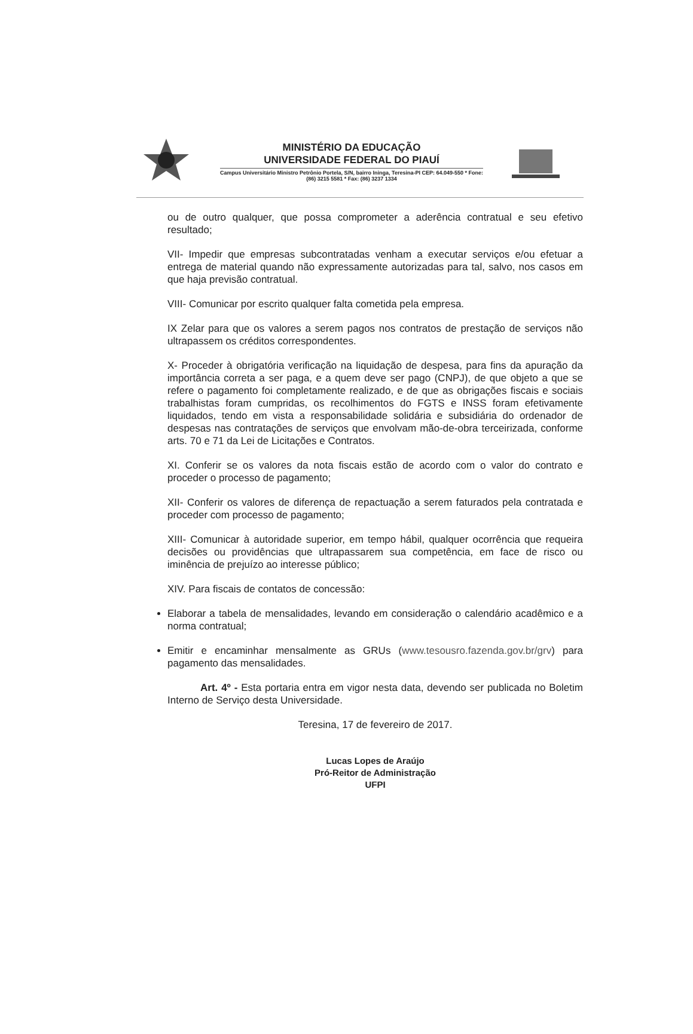MINISTÉRIO DA EDUCAÇÃO
UNIVERSIDADE FEDERAL DO PIAUÍ
Campus Universitário Ministro Petrônio Portela, S/N, bairro Ininga, Teresina-PI CEP: 64.049-550 * Fone: (86) 3215 5581 * Fax: (86) 3237 1334
ou de outro qualquer, que possa comprometer a aderência contratual e seu efetivo resultado;
VII- Impedir que empresas subcontratadas venham a executar serviços e/ou efetuar a entrega de material quando não expressamente autorizadas para tal, salvo, nos casos em que haja previsão contratual.
VIII- Comunicar por escrito qualquer falta cometida pela empresa.
IX Zelar para que os valores a serem pagos nos contratos de prestação de serviços não ultrapassem os créditos correspondentes.
X- Proceder à obrigatória verificação na liquidação de despesa, para fins da apuração da importância correta a ser paga, e a quem deve ser pago (CNPJ), de que objeto a que se refere o pagamento foi completamente realizado, e de que as obrigações fiscais e sociais trabalhistas foram cumpridas, os recolhimentos do FGTS e INSS foram efetivamente liquidados, tendo em vista a responsabilidade solidária e subsidiária do ordenador de despesas nas contratações de serviços que envolvam mão-de-obra terceirizada, conforme arts. 70 e 71 da Lei de Licitações e Contratos.
XI. Conferir se os valores da nota fiscais estão de acordo com o valor do contrato e proceder o processo de pagamento;
XII- Conferir os valores de diferença de repactuação a serem faturados pela contratada e proceder com processo de pagamento;
XIII- Comunicar à autoridade superior, em tempo hábil, qualquer ocorrência que requeira decisões ou providências que ultrapassarem sua competência, em face de risco ou iminência de prejuízo ao interesse público;
XIV. Para fiscais de contatos de concessão:
Elaborar a tabela de mensalidades, levando em consideração o calendário acadêmico e a norma contratual;
Emitir e encaminhar mensalmente as GRUs (www.tesousro.fazenda.gov.br/grv) para pagamento das mensalidades.
Art. 4º - Esta portaria entra em vigor nesta data, devendo ser publicada no Boletim Interno de Serviço desta Universidade.
Teresina, 17 de fevereiro de 2017.
Lucas Lopes de Araújo
Pró-Reitor de Administração
UFPI